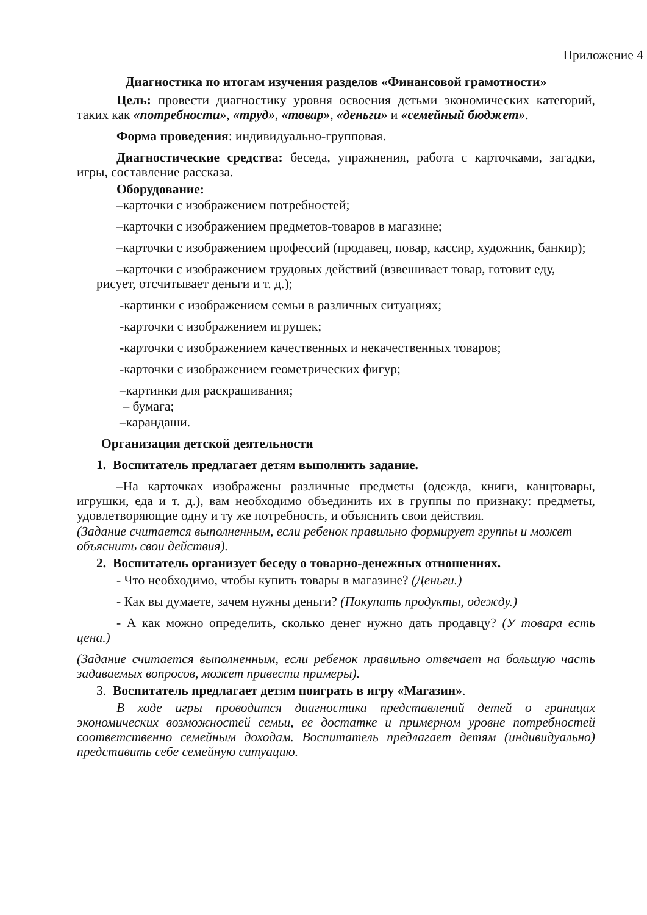Приложение 4
Диагностика по итогам изучения разделов «Финансовой грамотности»
Цель: провести диагностику уровня освоения детьми экономических категорий, таких как «потребности», «труд», «товар», «деньги» и «семейный бюджет».
Форма проведения: индивидуально-групповая.
Диагностические средства: беседа, упражнения, работа с карточками, загадки, игры, составление рассказа.
Оборудование:
–карточки с изображением потребностей;
–карточки с изображением предметов-товаров в магазине;
–карточки с изображением профессий (продавец, повар, кассир, художник, банкир);
–карточки с изображением трудовых действий (взвешивает товар, готовит еду, рисует, отсчитывает деньги и т. д.);
-картинки с изображением семьи в различных ситуациях;
-карточки с изображением игрушек;
-карточки с изображением качественных и некачественных товаров;
-карточки с изображением геометрических фигур;
–картинки для раскрашивания;
– бумага;
–карандаши.
Организация детской деятельности
1. Воспитатель предлагает детям выполнить задание.
–На карточках изображены различные предметы (одежда, книги, канцтовары, игрушки, еда и т. д.), вам необходимо объединить их в группы по признаку: предметы, удовлетворяющие одну и ту же потребность, и объяснить свои действия.
(Задание считается выполненным, если ребенок правильно формирует группы и может объяснить свои действия).
2. Воспитатель организует беседу о товарно-денежных отношениях.
- Что необходимо, чтобы купить товары в магазине? (Деньги.)
- Как вы думаете, зачем нужны деньги? (Покупать продукты, одежду.)
- А как можно определить, сколько денег нужно дать продавцу? (У товара есть цена.)
(Задание считается выполненным, если ребенок правильно отвечает на большую часть задаваемых вопросов, может привести примеры).
3. Воспитатель предлагает детям поиграть в игру «Магазин».
В ходе игры проводится диагностика представлений детей о границах экономических возможностей семьи, ее достатке и примерном уровне потребностей соответственно семейным доходам. Воспитатель предлагает детям (индивидуально) представить себе семейную ситуацию.